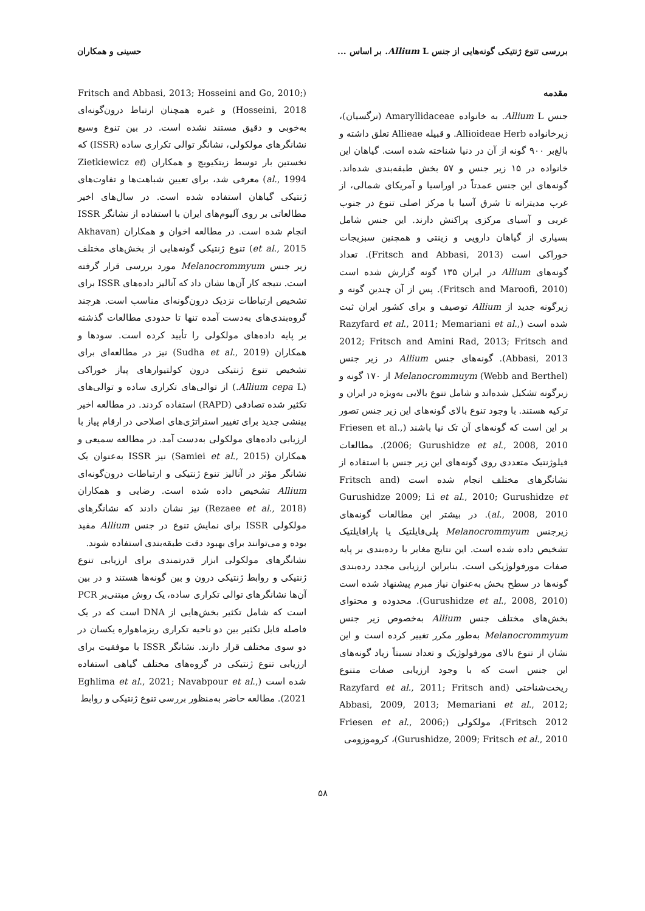بررسی تنوع ژنتیکی گونه‌هایی از جنس Allium L. بر اساس ... حسینی و همکاران
مقدمه
جنس Allium L. به خانواده Amaryllidaceae (نرگسیان)، زیرخانواده Allioideae Herb. و قبیله Allieae تعلق داشته و بالغ‌بر ۹۰۰ گونه از آن در دنیا شناخته شده است. گیاهان این خانواده در ۱۵ زیر جنس و ۵۷ بخش طبقه‌بندی شده‌اند. گونه‌های این جنس عمدتاً در اوراسیا و آمریکای شمالی، از غرب مدیترانه تا شرق آسیا با مرکز اصلی تنوع در جنوب غربی و آسیای مرکزی پراکنش دارند. این جنس شامل بسیاری از گیاهان دارویی و زینتی و همچنین سبزیجات خوراکی است (Fritsch and Abbasi, 2013). تعداد گونه‌های Allium در ایران ۱۳۵ گونه گزارش شده است (Fritsch and Maroofi, 2010). پس از آن چندین گونه و زیرگونه جدید از Allium توصیف و برای کشور ایران ثبت شده است (Razyfard et al., 2011; Memariani et al., 2012; Fritsch and Amini Rad, 2013; Fritsch and Abbasi, 2013). گونه‌های جنس Allium در زیر جنس Melanocrommuym (Webb and Berthel) از ۱۷۰ گونه و زیرگونه تشکیل شده‌اند و شامل تنوع بالایی به‌ویژه در ایران و ترکیه هستند. با وجود تنوع بالای گونه‌های این زیر جنس تصور بر این است که گونه‌های آن تک نیا باشند (Friesen et al., 2006; Gurushidze et al., 2008, 2010). مطالعات فیلوژنتیک متعددی روی گونه‌های این زیر جنس با استفاده از نشانگرهای مختلف انجام شده است (Fritsch and Gurushidze 2009; Li et al., 2010; Gurushidze et al., 2008, 2010). در بیشتر این مطالعات گونه‌های زیرجنس Melanocrommyum پلی‌فایلتیک یا پارافایلتیک تشخیص داده شده است. این نتایج مغایر با رده‌بندی بر پایه صفات مورفولوژیکی است. بنابراین ارزیابی مجدد رده‌بندی گونه‌ها در سطح بخش به‌عنوان نیاز مبرم پیشنهاد شده است (Gurushidze et al., 2008, 2010). محدوده و محتوای بخش‌های مختلف جنس Allium به‌خصوص زیر جنس Melanocrommyum به‌طور مکرر تغییر کرده است و این نشان از تنوع بالای مورفولوژیک و تعداد نسبتاً زیاد گونه‌های این جنس است که با وجود ارزیابی صفات متنوع ریخت‌شناختی (Razyfard et al., 2011; Fritsch and Abbasi, 2009, 2013; Memariani et al., 2012; Fritsch 2012)، مولکولی (Friesen et al., 2006; Gurushidze, 2009; Fritsch et al., 2010)، کروموزومی
(Fritsch and Abbasi, 2013; Hosseini and Go, 2010; Hosseini, 2018) و غیره همچنان ارتباط درون‌گونه‌ای به‌خوبی و دقیق مستند نشده است. در بین تنوع وسیع نشانگرهای مولکولی، نشانگر توالی تکراری ساده (ISSR) که نخستین بار توسط زیتکیویچ و همکاران (Zietkiewicz et al., 1994) معرفی شد، برای تعیین شباهت‌ها و تفاوت‌های ژنتیکی گیاهان استفاده شده است. در سال‌های اخیر مطالعاتی بر روی آلیوم‌های ایران با استفاده از نشانگر ISSR انجام شده است. در مطالعه اخوان و همکاران (Akhavan et al., 2015) تنوع ژنتیکی گونه‌هایی از بخش‌های مختلف زیر جنس Melanocrommyum مورد بررسی قرار گرفته است. نتیجه کار آن‌ها نشان داد که آنالیز داده‌های ISSR برای تشخیص ارتباطات نزدیک درون‌گونه‌ای مناسب است. هرچند گروه‌بندی‌های به‌دست آمده تنها تا حدودی مطالعات گذشته بر پایه داده‌های مولکولی را تأیید کرده است. سودها و همکاران (Sudha et al., 2019) نیز در مطالعه‌ای برای تشخیص تنوع ژنتیکی درون کولتیوارهای پیاز خوراکی (Allium cepa L.) از توالی‌های تکراری ساده و توالی‌های تکثیر شده تصادفی (RAPD) استفاده کردند. در مطالعه اخیر بینشی جدید برای تغییر استراتژی‌های اصلاحی در ارقام پیاز با ارزیابی داده‌های مولکولی به‌دست آمد. در مطالعه سمیعی و همکاران (Samiei et al., 2015) نیز ISSR به‌عنوان یک نشانگر مؤثر در آنالیز تنوع ژنتیکی و ارتباطات درون‌گونه‌ای Allium تشخیص داده شده است. رضایی و همکاران (Rezaee et al., 2018) نیز نشان دادند که نشانگرهای مولکولی ISSR برای نمایش تنوع در جنس Allium مفید بوده و می‌توانند برای بهبود دقت طبقه‌بندی استفاده شوند.
نشانگرهای مولکولی ابزار قدرتمندی برای ارزیابی تنوع ژنتیکی و روابط ژنتیکی درون و بین گونه‌ها هستند و در بین آن‌ها نشانگرهای توالی تکراری ساده، یک روش مبتنی‌بر PCR است که شامل تکثیر بخش‌هایی از DNA است که در یک فاصله قابل تکثیر بین دو ناحیه تکراری ریزماهواره یکسان در دو سوی مختلف قرار دارند. نشانگر ISSR با موفقیت برای ارزیابی تنوع ژنتیکی در گروه‌های مختلف گیاهی استفاده شده است (Eghlima et al., 2021; Navabpour et al., 2021). مطالعه حاضر به‌منظور بررسی تنوع ژنتیکی و روابط
۵۸